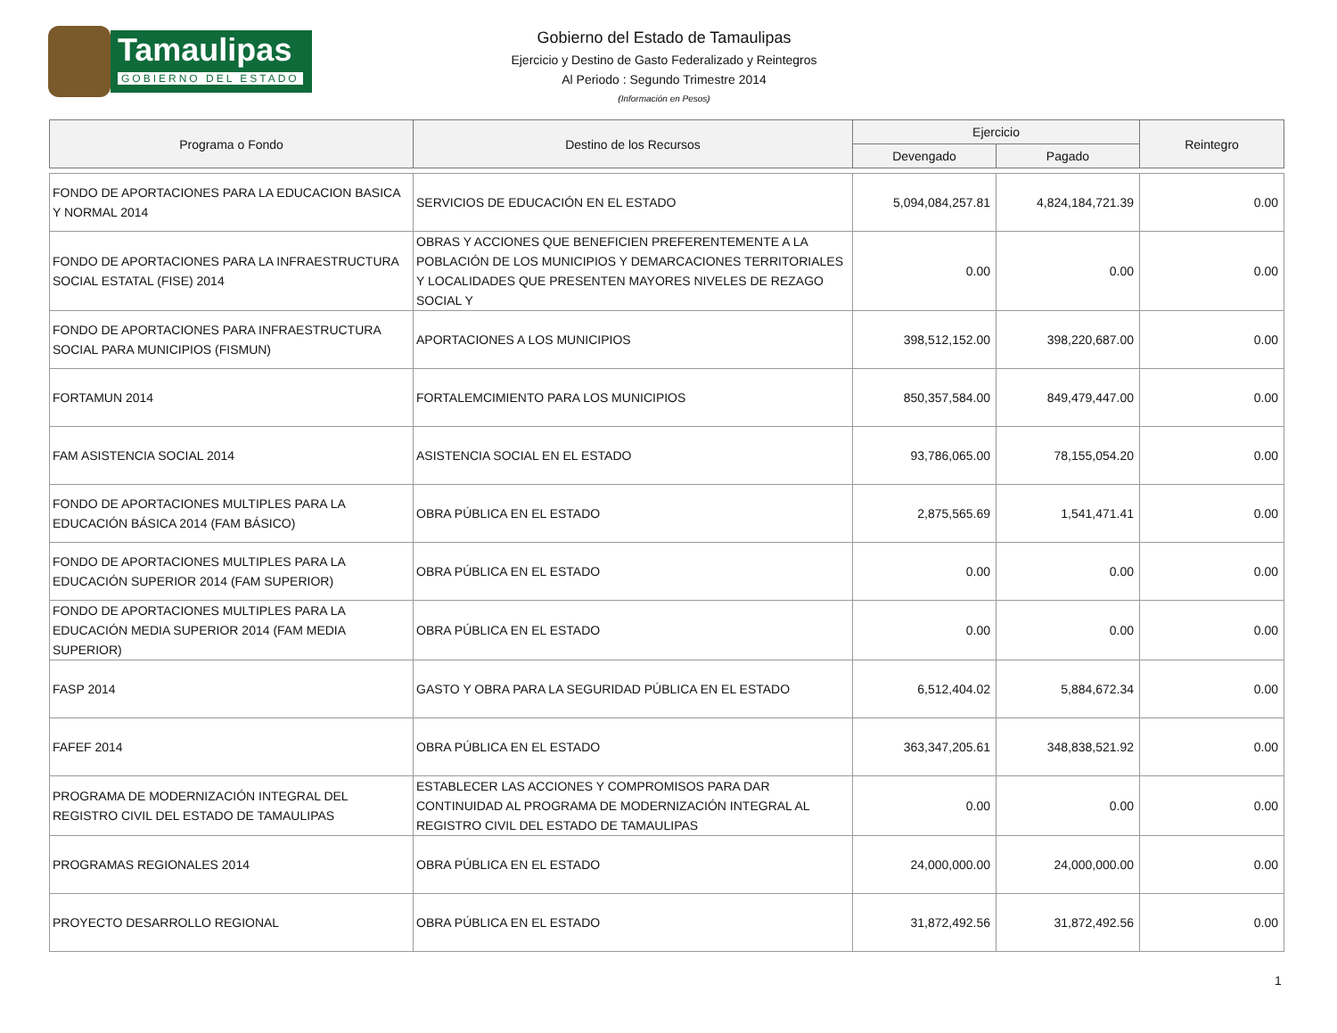Tamaulipas
GOBIERNO DEL ESTADO
Gobierno del Estado de Tamaulipas
Ejercicio y Destino de Gasto Federalizado y Reintegros
Al Periodo : Segundo Trimestre 2014
(Información en Pesos)
| Programa o Fondo | Destino de los Recursos | Ejercicio | | Reintegro |
| --- | --- | --- | --- | --- |
| | | Devengado | Pagado | |
| FONDO DE APORTACIONES PARA LA EDUCACION BASICA Y NORMAL 2014 | SERVICIOS DE EDUCACIÓN EN EL ESTADO | 5,094,084,257.81 | 4,824,184,721.39 | 0.00 |
| FONDO DE APORTACIONES PARA LA INFRAESTRUCTURA SOCIAL ESTATAL (FISE) 2014 | OBRAS Y ACCIONES QUE BENEFICIEN PREFERENTEMENTE A LA POBLACIÓN DE LOS MUNICIPIOS Y DEMARCACIONES TERRITORIALES Y LOCALIDADES QUE PRESENTEN MAYORES NIVELES DE REZAGO SOCIAL Y | 0.00 | 0.00 | 0.00 |
| FONDO DE APORTACIONES PARA INFRAESTRUCTURA SOCIAL PARA MUNICIPIOS (FISMUN) | APORTACIONES A LOS MUNICIPIOS | 398,512,152.00 | 398,220,687.00 | 0.00 |
| FORTAMUN 2014 | FORTALEMCIMIENTO PARA LOS MUNICIPIOS | 850,357,584.00 | 849,479,447.00 | 0.00 |
| FAM ASISTENCIA SOCIAL 2014 | ASISTENCIA SOCIAL EN EL ESTADO | 93,786,065.00 | 78,155,054.20 | 0.00 |
| FONDO DE APORTACIONES MULTIPLES PARA LA EDUCACIÓN BÁSICA 2014 (FAM BÁSICO) | OBRA PÚBLICA EN EL ESTADO | 2,875,565.69 | 1,541,471.41 | 0.00 |
| FONDO DE APORTACIONES MULTIPLES PARA LA EDUCACIÓN SUPERIOR 2014 (FAM SUPERIOR) | OBRA PÚBLICA EN EL ESTADO | 0.00 | 0.00 | 0.00 |
| FONDO DE APORTACIONES MULTIPLES PARA LA EDUCACIÓN MEDIA SUPERIOR 2014 (FAM MEDIA SUPERIOR) | OBRA PÚBLICA EN EL ESTADO | 0.00 | 0.00 | 0.00 |
| FASP 2014 | GASTO Y OBRA PARA LA SEGURIDAD PÚBLICA EN EL ESTADO | 6,512,404.02 | 5,884,672.34 | 0.00 |
| FAFEF 2014 | OBRA PÚBLICA EN EL ESTADO | 363,347,205.61 | 348,838,521.92 | 0.00 |
| PROGRAMA DE MODERNIZACIÓN INTEGRAL DEL REGISTRO CIVIL DEL ESTADO DE TAMAULIPAS | ESTABLECER LAS ACCIONES Y COMPROMISOS PARA DAR CONTINUIDAD AL PROGRAMA DE MODERNIZACIÓN INTEGRAL AL REGISTRO CIVIL DEL ESTADO DE TAMAULIPAS | 0.00 | 0.00 | 0.00 |
| PROGRAMAS REGIONALES 2014 | OBRA PÚBLICA EN EL ESTADO | 24,000,000.00 | 24,000,000.00 | 0.00 |
| PROYECTO DESARROLLO REGIONAL | OBRA PÚBLICA EN EL ESTADO | 31,872,492.56 | 31,872,492.56 | 0.00 |
1